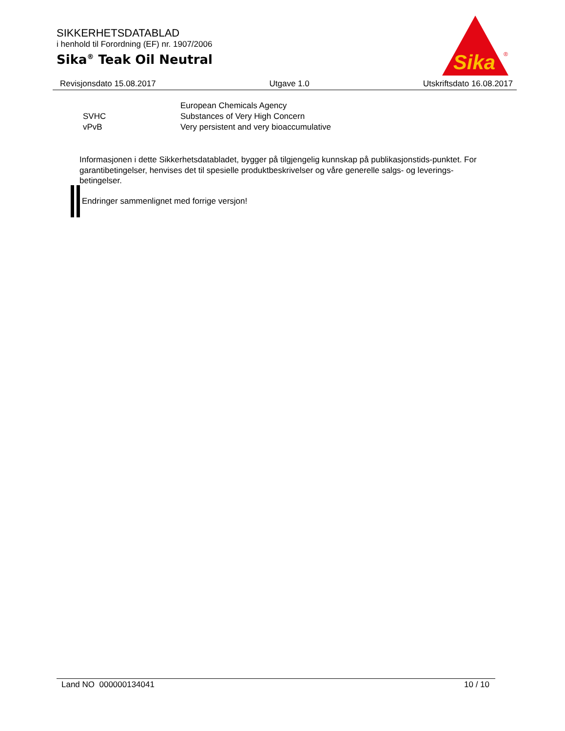SIKKERHETSDATABLAD
i henhold til Forordning (EF) nr. 1907/2006
Sika<sup>®</sup> Teak Oil Neutral
Sika
®
Revisjonsdato 15.08.2017 Utgave 1.0 Utskriftsdato 16.08.2017
| | European Chemicals Agency |
| SVHC | Substances of Very High Concern |
| vPvB | Very persistent and very bioaccumulative |
Informasjonen i dette Sikkerhetsdatabladet, bygger på tilgjengelig kunnskap på publikasjonstids-punktet. For garantibetingelser, henvises det til spesielle produktbeskrivelser og våre generelle salgs- og leverings- betingelser.
Endringer sammenlignet med forrige versjon!
Land NO 000000134041 10 / 10